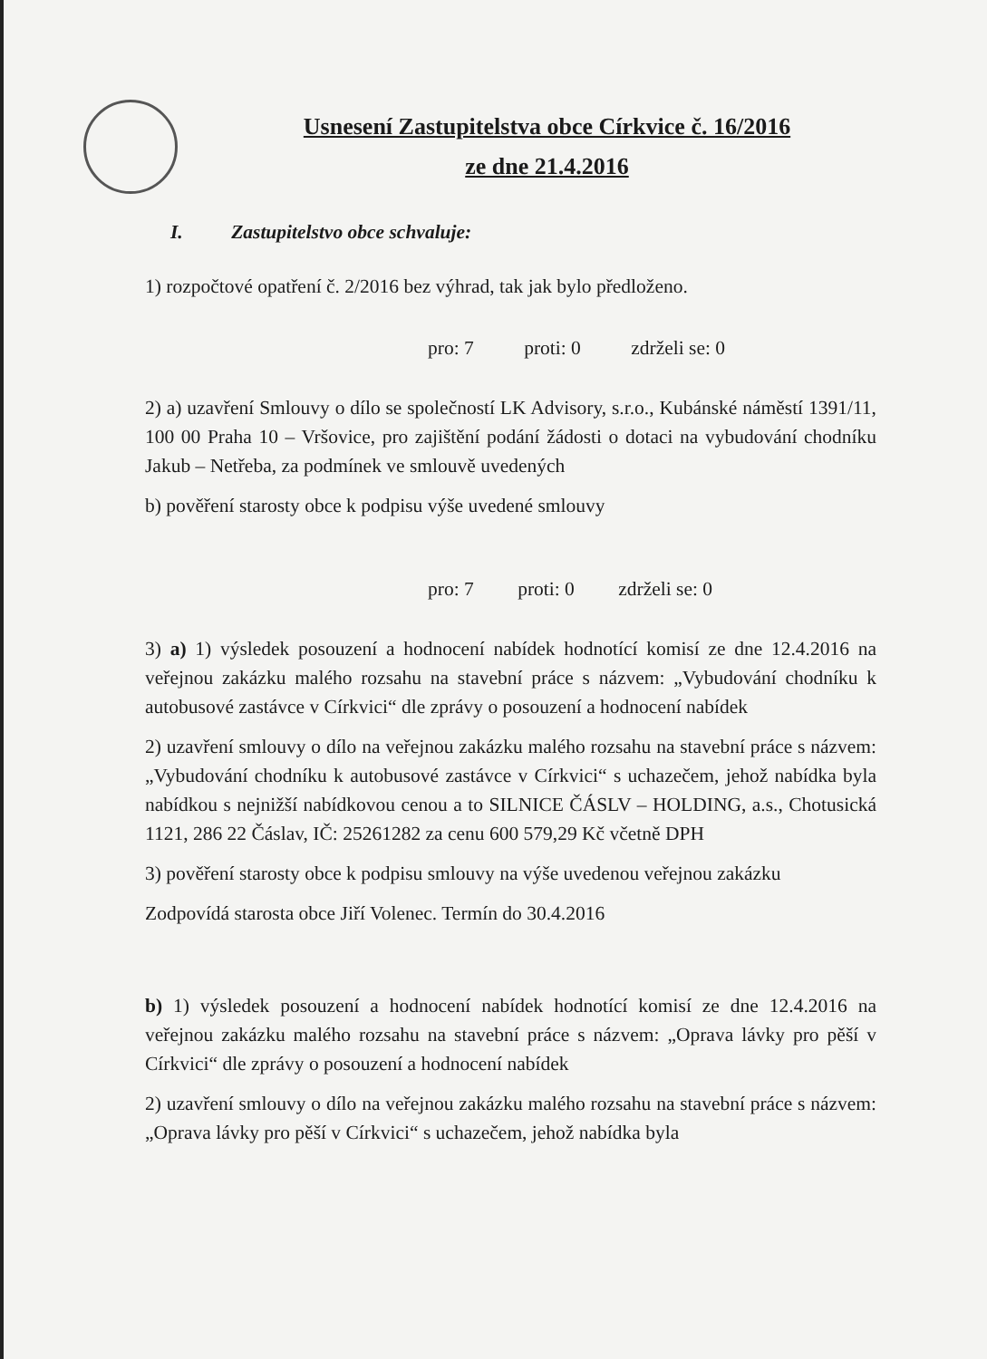Usnesení Zastupitelstva obce Církvice č. 16/2016
ze dne 21.4.2016
I. Zastupitelstvo obce schvaluje:
1) rozpočtové opatření č. 2/2016 bez výhrad, tak jak bylo předloženo.
pro: 7 proti: 0 zdrželi se: 0
2) a) uzavření Smlouvy o dílo se společností LK Advisory, s.r.o., Kubánské náměstí 1391/11, 100 00 Praha 10 – Vršovice, pro zajištění podání žádosti o dotaci na vybudování chodníku Jakub – Netřeba, za podmínek ve smlouvě uvedených
b) pověření starosty obce k podpisu výše uvedené smlouvy
pro: 7 proti: 0 zdrželi se: 0
3) a) 1) výsledek posouzení a hodnocení nabídek hodnotící komisí ze dne 12.4.2016 na veřejnou zakázku malého rozsahu na stavební práce s názvem: „Vybudování chodníku k autobusové zastávce v Církvici“ dle zprávy o posouzení a hodnocení nabídek
2) uzavření smlouvy o dílo na veřejnou zakázku malého rozsahu na stavební práce s názvem: „Vybudování chodníku k autobusové zastávce v Církvici“ s uchazečem, jehož nabídka byla nabídkou s nejnižší nabídkovou cenou a to SILNICE ČÁSLV – HOLDING, a.s., Chotusická 1121, 286 22 Čáslav, IČ: 25261282 za cenu 600 579,29 Kč včetně DPH
3) pověření starosty obce k podpisu smlouvy na výše uvedenou veřejnou zakázku
Zodpovídá starosta obce Jiří Volenec. Termín do 30.4.2016
b) 1) výsledek posouzení a hodnocení nabídek hodnotící komisí ze dne 12.4.2016 na veřejnou zakázku malého rozsahu na stavební práce s názvem: „Oprava lávky pro pěší v Církvici“ dle zprávy o posouzení a hodnocení nabídek
2) uzavření smlouvy o dílo na veřejnou zakázku malého rozsahu na stavební práce s názvem: „Oprava lávky pro pěší v Církvici“ s uchazečem, jehož nabídka byla